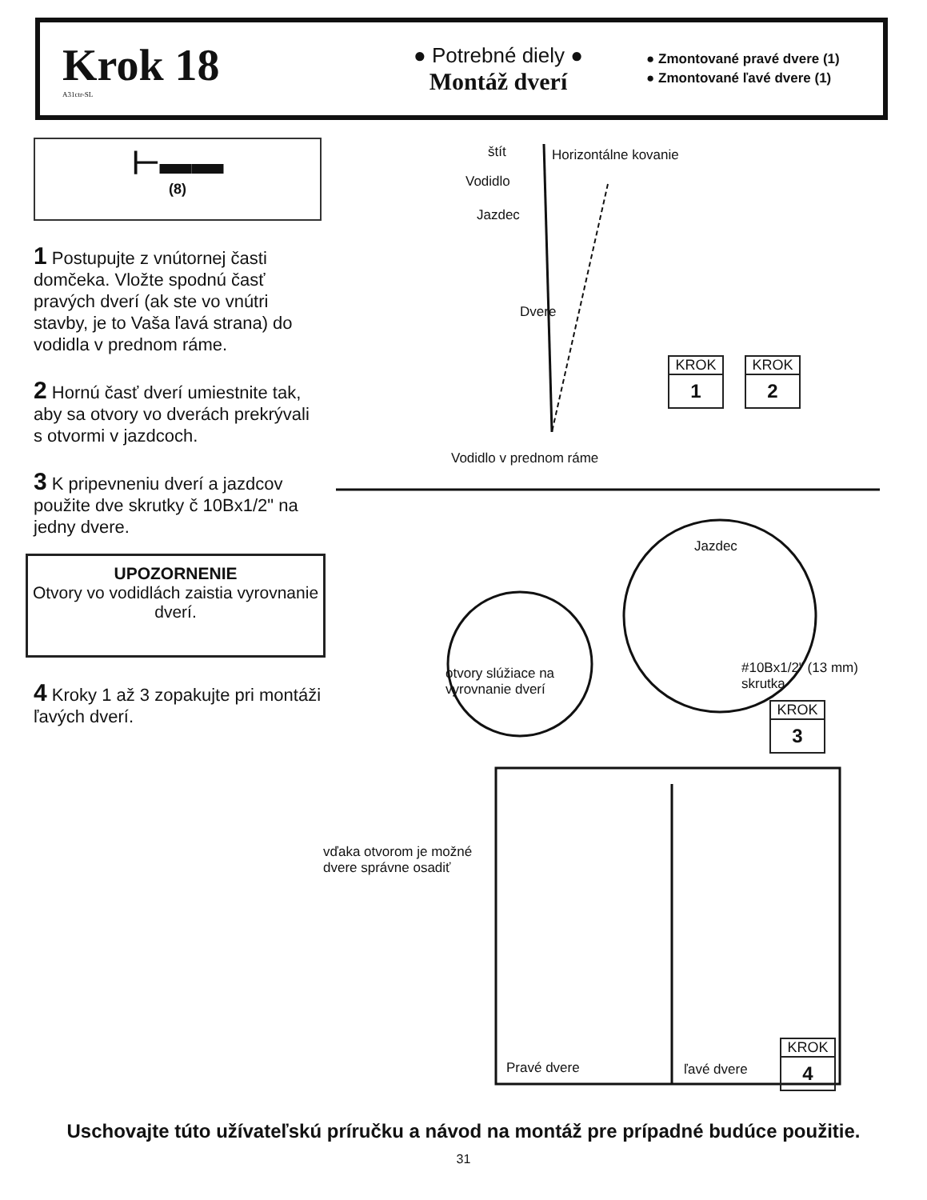Krok 18
A31ctr-SL
● Potrebné diely ●
Montáž dverí
● Zmontované pravé dvere (1)
● Zmontované ľavé dvere (1)
⊢▬▬
(8)
1 Postupujte z vnútornej časti domčeka. Vložte spodnú časť pravých dverí (ak ste vo vnútri stavby, je to Vaša ľavá strana) do vodidla v prednom ráme.
2 Hornú časť dverí umiestnite tak, aby sa otvory vo dverách prekrývali s otvormi v jazdcoch.
3 K pripevneniu dverí a jazdcov použite dve skrutky č 10Bx1/2" na jedny dvere.
UPOZORNENIE
Otvory vo vodidlách zaistia vyrovnanie dverí.
4 Kroky 1 až 3 zopakujte pri montáži ľavých dverí.
štít Horizontálne kovanie
Vodidlo
Jazdec
Dvere
Vodidlo v prednom ráme
KROK
1
KROK
2
Jazdec
otvory slúžiace na
vyrovnanie dverí
#10Bx1/2" (13 mm)
skrutka
KROK
3
vďaka otvorom je možné
dvere správne osadiť
Pravé dvere ľavé dvere
KROK
4
Uschovajte túto užívateľskú príručku a návod na montáž pre prípadné budúce použitie.
31